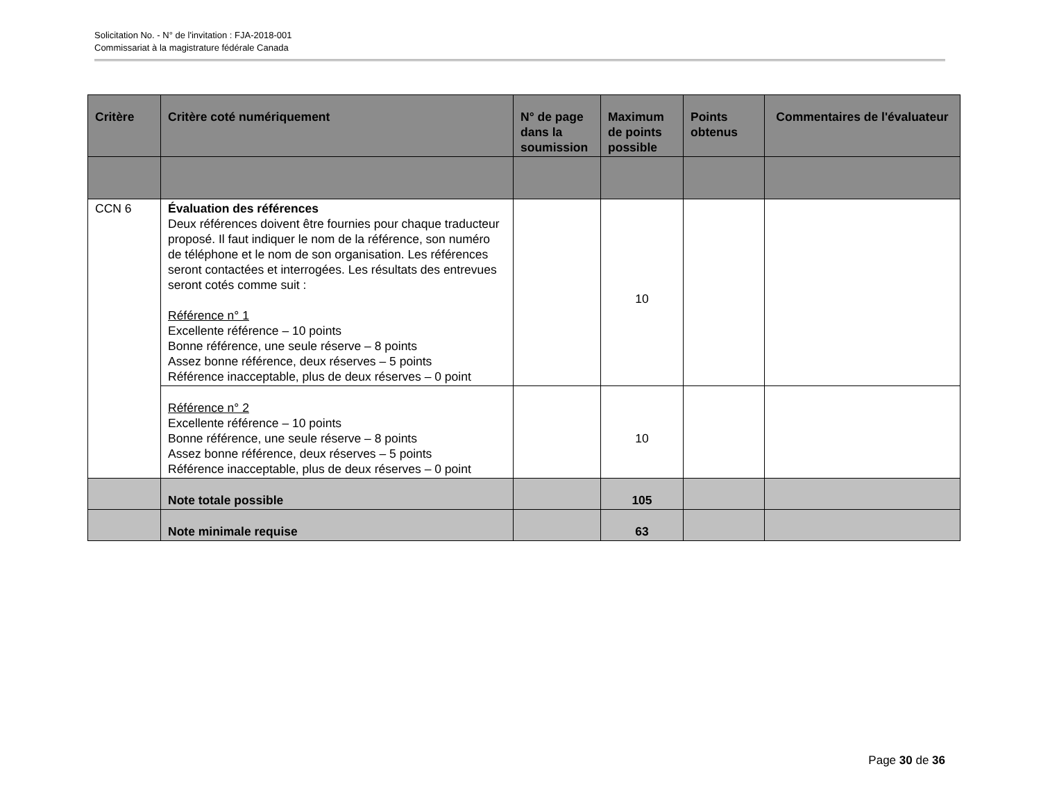Solicitation No. - N° de l'invitation : FJA-2018-001
Commissariat à la magistrature fédérale Canada
| Critère | Critère coté numériquement | N° de page dans la soumission | Maximum de points possible | Points obtenus | Commentaires de l'évaluateur |
| --- | --- | --- | --- | --- | --- |
| CCN 6 | Évaluation des références Deux références doivent être fournies pour chaque traducteur proposé. Il faut indiquer le nom de la référence, son numéro de téléphone et le nom de son organisation. Les références seront contactées et interrogées. Les résultats des entrevues seront cotés comme suit : Référence n° 1 Excellente référence – 10 points Bonne référence, une seule réserve – 8 points Assez bonne référence, deux réserves – 5 points Référence inacceptable, plus de deux réserves – 0 point | | 10 | | |
| | Référence n° 2 Excellente référence – 10 points Bonne référence, une seule réserve – 8 points Assez bonne référence, deux réserves – 5 points Référence inacceptable, plus de deux réserves – 0 point | | 10 | | |
| | Note totale possible | | 105 | | |
| | Note minimale requise | | 63 | | |
Page 30 de 36